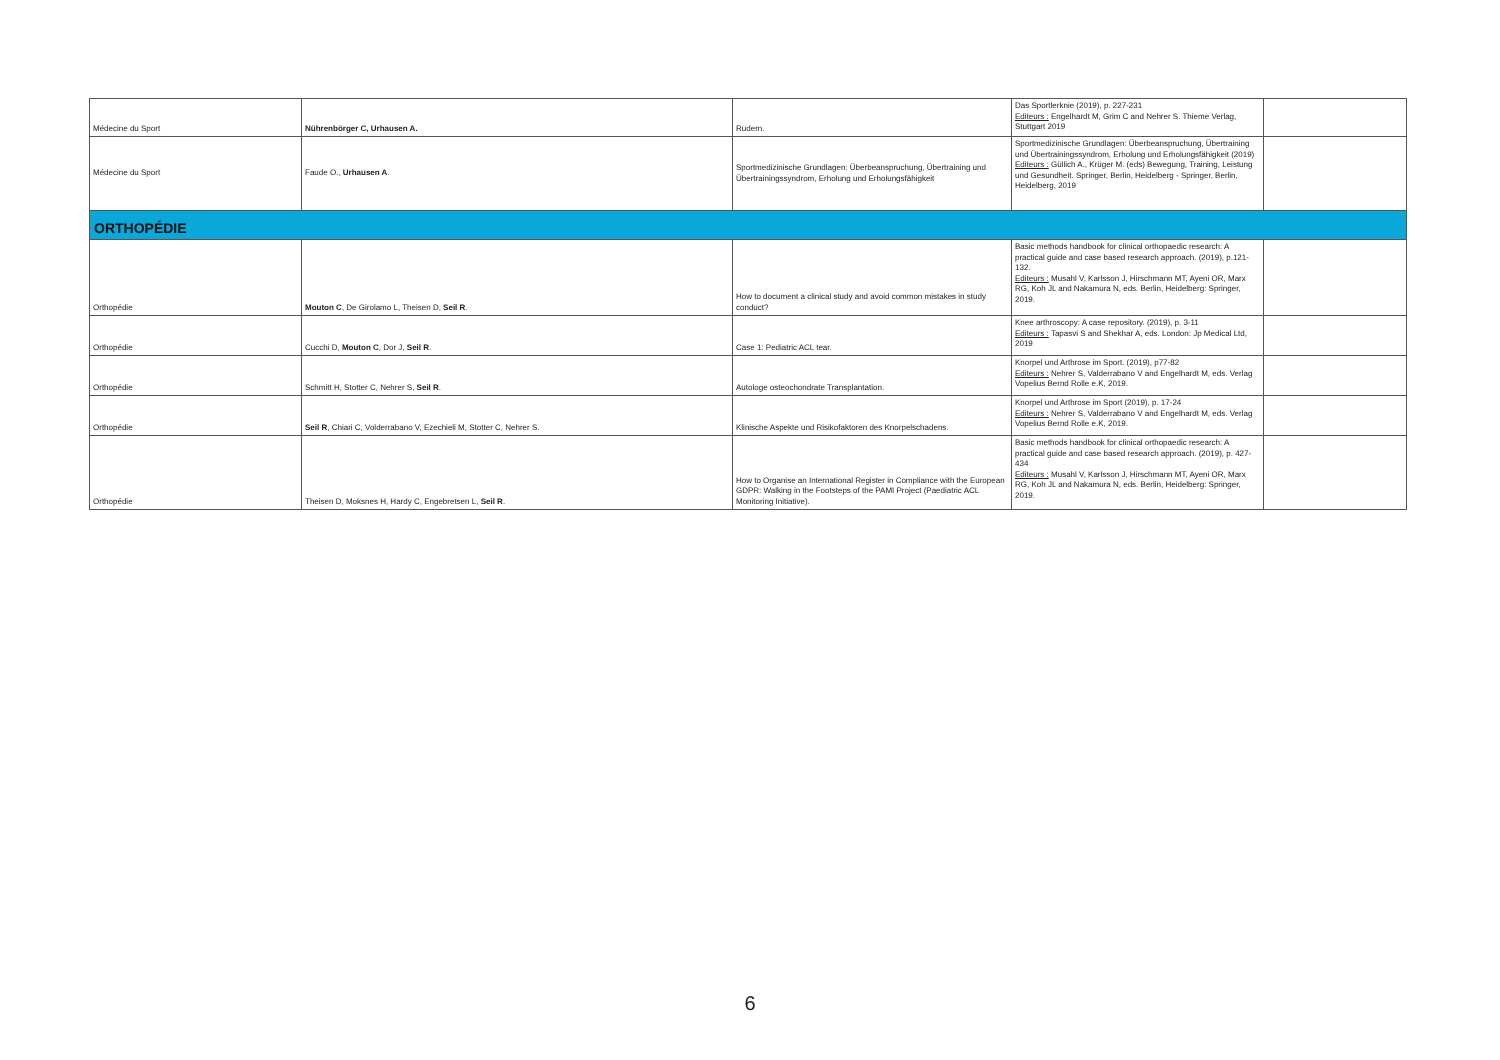| Médecine du Sport | Nührenbörger C, Urhausen A. | Rudern. | Das Sportlerknie (2019), p. 227-231 Editeurs : Engelhardt M, Grim C and Nehrer S. Thieme Verlag, Stuttgart 2019 | |
| Médecine du Sport | Faude O., Urhausen A . | Sportmedizinische Grundlagen: Überbeanspruchung, Übertraining und Übertrainingssyndrom, Erholung und Erholungsfähigkeit | Sportmedizinische Grundlagen: Überbeanspruchung, Übertraining und Übertrainingssyndrom, Erholung und Erholungsfähigkeit (2019) Editeurs : Güllich A., Krüger M. (eds) Bewegung, Training, Leistung und Gesundheit. Springer, Berlin, Heidelberg - Springer, Berlin, Heidelberg, 2019 | |
| ORTHOPÉDIE | | | | |
| Orthopédie | Mouton C , De Girolamo L, Theisen D, Seil R . | How to document a clinical study and avoid common mistakes in study conduct? | Basic methods handbook for clinical orthopaedic research: A practical guide and case based research approach. (2019), p.121-132. Editeurs : Musahl V, Karlsson J, Hirschmann MT, Ayeni OR, Marx RG, Koh JL and Nakamura N, eds. Berlin, Heidelberg: Springer, 2019. | |
| Orthopédie | Cucchi D, Mouton C , Dor J, Seil R . | Case 1: Pediatric ACL tear. | Knee arthroscopy: A case repository. (2019), p. 3-11 Editeurs : Tapasvi S and Shekhar A, eds. London: Jp Medical Ltd, 2019 | |
| Orthopédie | Schmitt H, Stotter C, Nehrer S, Seil R . | Autologe osteochondrate Transplantation. | Knorpel und Arthrose im Sport. (2019), p77-82 Editeurs : Nehrer S, Valderrabano V and Engelhardt M, eds. Verlag Vopelius Bernd Rolle e.K, 2019. | |
| Orthopédie | Seil R , Chiari C, Volderrabano V, Ezechieli M, Stotter C, Nehrer S. | Klinische Aspekte und Risikofaktoren des Knorpelschadens. | Knorpel und Arthrose im Sport (2019), p. 17-24 Editeurs : Nehrer S, Valderrabano V and Engelhardt M, eds. Verlag Vopelius Bernd Rolle e.K, 2019. | |
| Orthopédie | Theisen D, Moksnes H, Hardy C, Engebretsen L, Seil R . | How to Organise an International Register in Compliance with the European GDPR: Walking in the Footsteps of the PAMI Project (Paediatric ACL Monitoring Initiative). | Basic methods handbook for clinical orthopaedic research: A practical guide and case based research approach. (2019), p. 427-434 Editeurs : Musahl V, Karlsson J, Hirschmann MT, Ayeni OR, Marx RG, Koh JL and Nakamura N, eds. Berlin, Heidelberg: Springer, 2019. | |
6